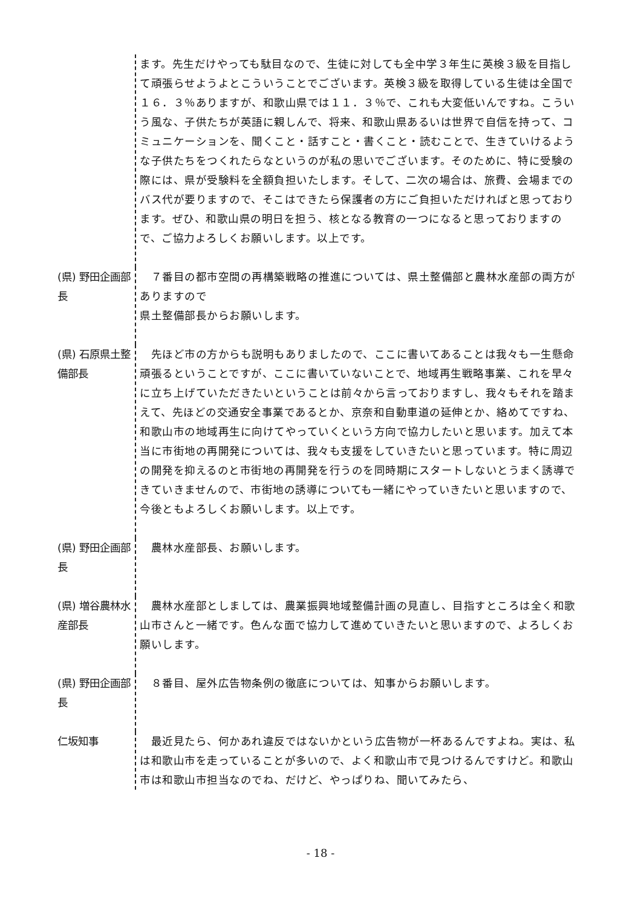ます。先生だけやっても駄目なので、生徒に対しても全中学３年生に英検３級を目指して頑張らせようよとこういうことでございます。英検３級を取得している生徒は全国で１６．３％ありますが、和歌山県では１１．３％で、これも大変低いんですね。こういう風な、子供たちが英語に親しんで、将来、和歌山県あるいは世界で自信を持って、コミュニケーションを、聞くこと・話すこと・書くこと・読むことで、生きていけるような子供たちをつくれたらなというのが私の思いでございます。そのために、特に受験の際には、県が受験料を全額負担いたします。そして、二次の場合は、旅費、会場までのバス代が要りますので、そこはできたら保護者の方にご負担いただければと思っております。ぜひ、和歌山県の明日を担う、核となる教育の一つになると思っておりますので、ご協力よろしくお願いします。以上です。
(県) 野田企画部長
　７番目の都市空間の再構築戦略の推進については、県土整備部と農林水産部の両方がありますので
県土整備部長からお願いします。
(県) 石原県土整備部長
　先ほど市の方からも説明もありましたので、ここに書いてあることは我々も一生懸命頑張るということですが、ここに書いていないことで、地域再生戦略事業、これを早々に立ち上げていただきたいということは前々から言っておりますし、我々もそれを踏まえて、先ほどの交通安全事業であるとか、京奈和自動車道の延伸とか、絡めてですね、和歌山市の地域再生に向けてやっていくという方向で協力したいと思います。加えて本当に市街地の再開発については、我々も支援をしていきたいと思っています。特に周辺の開発を抑えるのと市街地の再開発を行うのを同時期にスタートしないとうまく誘導できていきませんので、市街地の誘導についても一緒にやっていきたいと思いますので、今後ともよろしくお願いします。以上です。
(県) 野田企画部長
　農林水産部長、お願いします。
(県) 増谷農林水産部長
　農林水産部としましては、農業振興地域整備計画の見直し、目指すところは全く和歌山市さんと一緒です。色んな面で協力して進めていきたいと思いますので、よろしくお願いします。
(県) 野田企画部長
　８番目、屋外広告物条例の徹底については、知事からお願いします。
仁坂知事 　最近見たら、何かあれ違反ではないかという広告物が一杯あるんですよね。実は、私は和歌山市を走っていることが多いので、よく和歌山市で見つけるんですけど。和歌山市は和歌山市担当なのでね、だけど、やっぱりね、聞いてみたら、
- 18 -